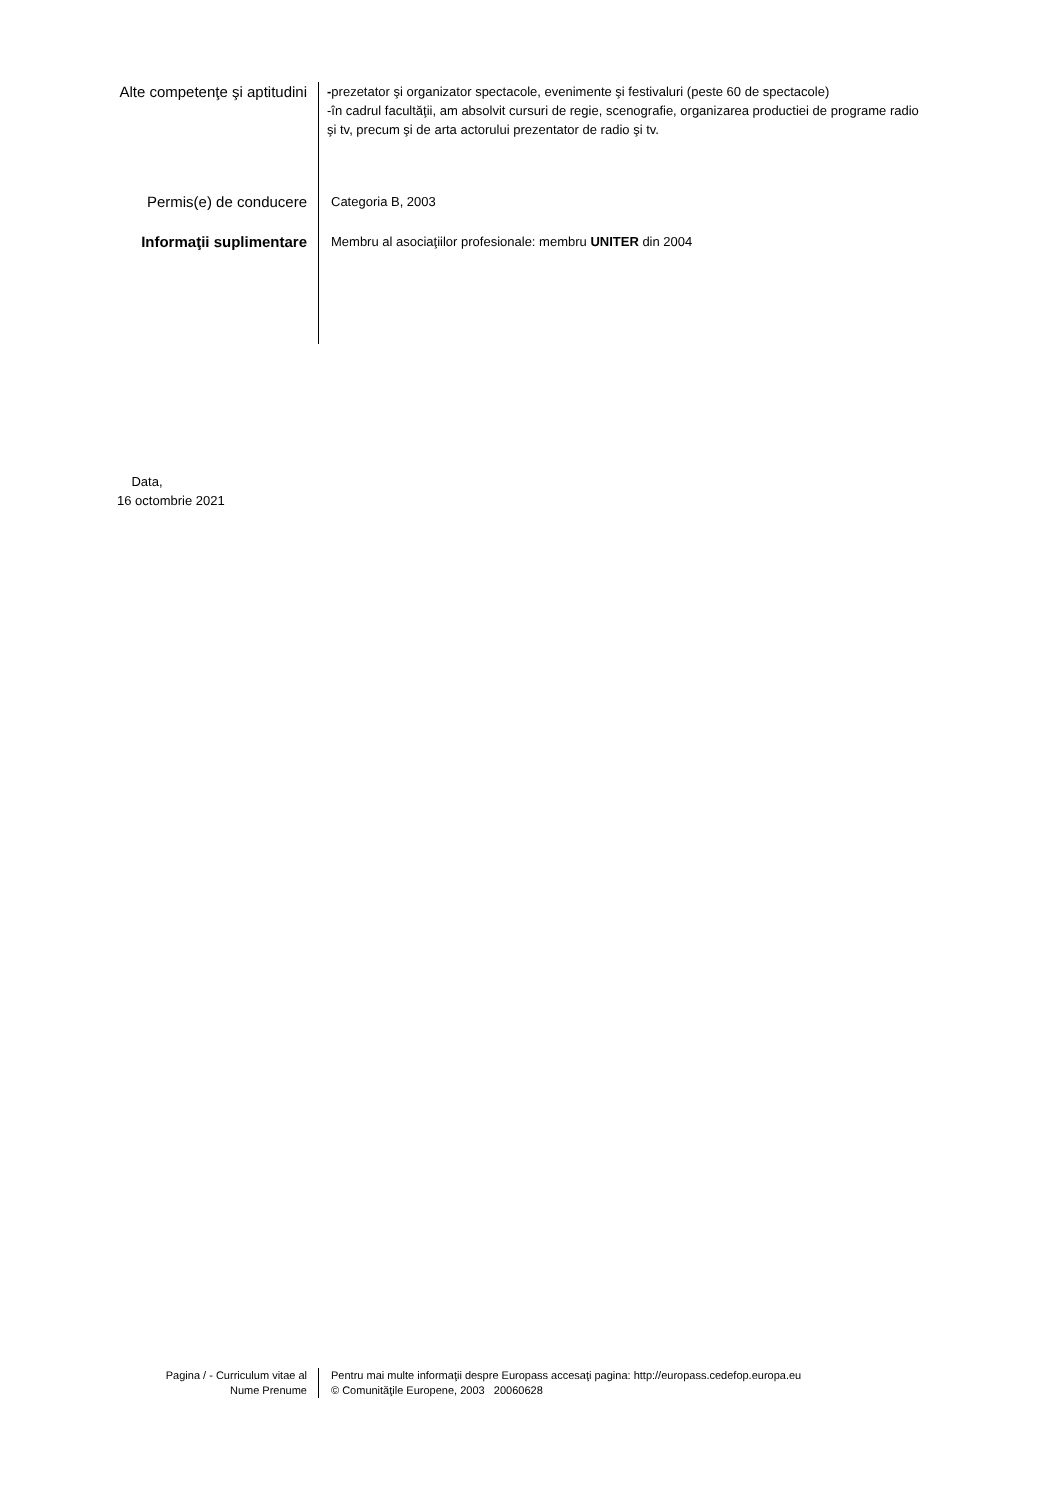Alte competenţe şi aptitudini
-prezetator şi organizator spectacole, evenimente şi festivaluri (peste 60 de spectacole)
-în cadrul facultăţii, am absolvit cursuri de regie, scenografie, organizarea productiei de programe radio
şi tv, precum şi de arta actorului prezentator de radio şi tv.
Permis(e) de conducere
Categoria B, 2003
Informaţii suplimentare
Membru al asociaţiilor profesionale: membru UNITER din 2004
Data,
16 octombrie 2021
Pagina / - Curriculum vitae al
Nume Prenume
Pentru mai multe informaţii despre Europass accesaţi pagina: http://europass.cedefop.europa.eu
© Comunităţile Europene, 2003 20060628